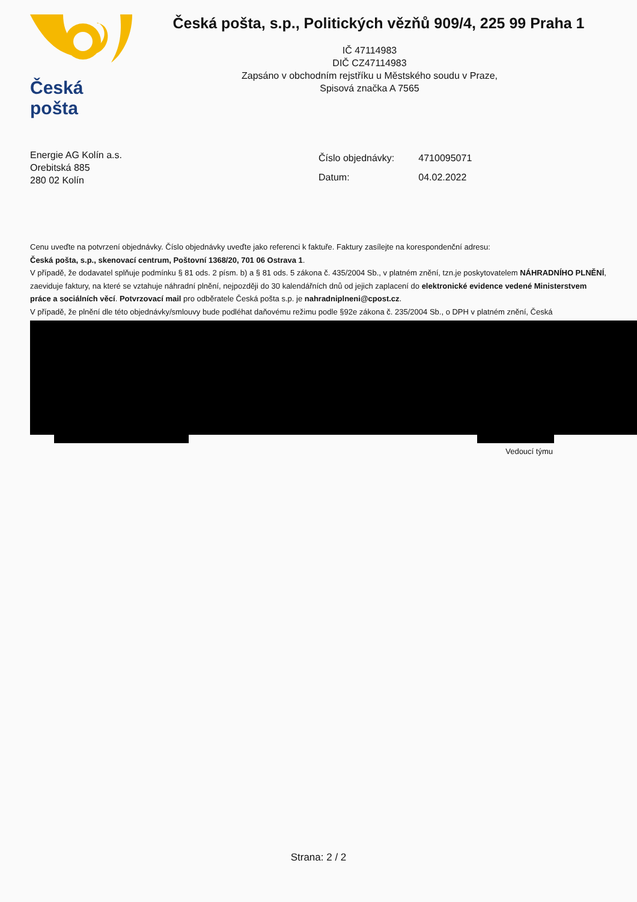Česká pošta
Česká pošta, s.p., Politických vězňů 909/4, 225 99 Praha 1
IČ 47114983
DIČ CZ47114983
Zapsáno v obchodním rejstříku u Městského soudu v Praze,
Spisová značka A 7565
Energie AG Kolín a.s.
Orebitská 885
280 02 Kolín
| Číslo objednávky: | 4710095071 |
| Datum: | 04.02.2022 |
Cenu uveďte na potvrzení objednávky. Číslo objednávky uveďte jako referenci k faktuře. Faktury zasílejte na korespondenční adresu:
Česká pošta, s.p., skenovací centrum, Poštovní 1368/20, 701 06 Ostrava 1.
V případě, že dodavatel splňuje podmínku § 81 ods. 2 písm. b) a § 81 ods. 5 zákona č. 435/2004 Sb., v platném znění, tzn.je poskytovatelem NÁHRADNÍHO PLNĚNÍ, zaeviduje faktury, na které se vztahuje náhradní plnění, nejpozději do 30 kalendářních dnů od jejich zaplacení do elektronické evidence vedené Ministerstvem práce a sociálních věcí. Potvrzovací mail pro odběratele Česká pošta s.p. je nahradniplneni@cpost.cz.
V případě, že plnění dle této objednávky/smlouvy bude podléhat daňovému režimu podle §92e zákona č. 235/2004 Sb., o DPH v platném znění, Česká
Vedoucí týmu
Strana: 2 / 2